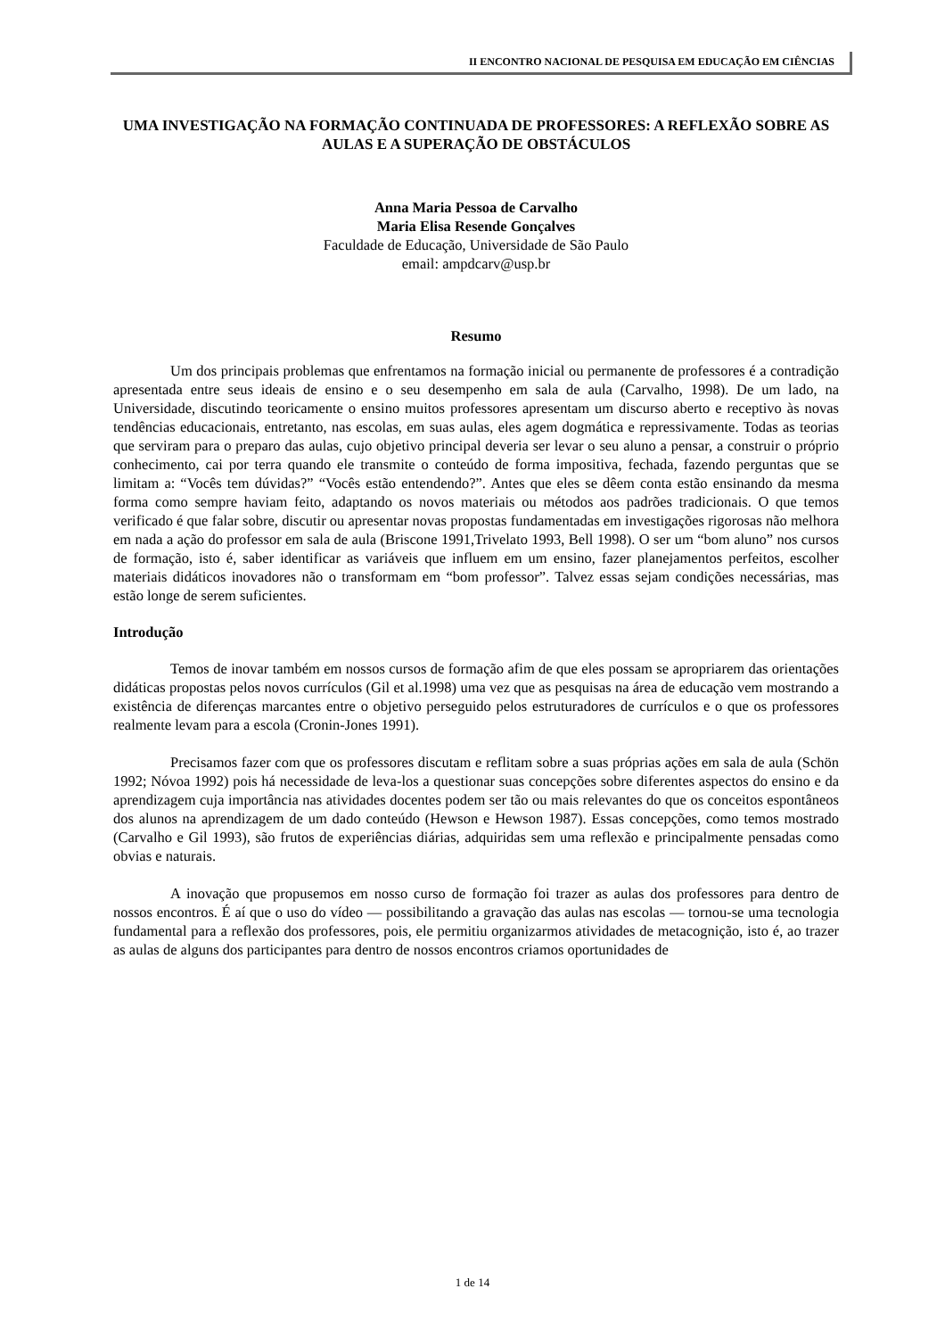II ENCONTRO NACIONAL DE PESQUISA EM EDUCAÇÃO EM CIÊNCIAS
UMA INVESTIGAÇÃO NA FORMAÇÃO CONTINUADA DE PROFESSORES: A REFLEXÃO SOBRE AS AULAS E A SUPERAÇÃO DE OBSTÁCULOS
Anna Maria Pessoa de Carvalho
Maria Elisa Resende Gonçalves
Faculdade de Educação, Universidade de São Paulo
email: ampdcarv@usp.br
Resumo
Um dos principais problemas que enfrentamos na formação inicial ou permanente de professores é a contradição apresentada entre seus ideais de ensino e o seu desempenho em sala de aula (Carvalho, 1998). De um lado, na Universidade, discutindo teoricamente o ensino muitos professores apresentam um discurso aberto e receptivo às novas tendências educacionais, entretanto, nas escolas, em suas aulas, eles agem dogmática e repressivamente. Todas as teorias que serviram para o preparo das aulas, cujo objetivo principal deveria ser levar o seu aluno a pensar, a construir o próprio conhecimento, cai por terra quando ele transmite o conteúdo de forma impositiva, fechada, fazendo perguntas que se limitam a: “Vocês tem dúvidas?” “Vocês estão entendendo?”. Antes que eles se dêem conta estão ensinando da mesma forma como sempre haviam feito, adaptando os novos materiais ou métodos aos padrões tradicionais. O que temos verificado é que falar sobre, discutir ou apresentar novas propostas fundamentadas em investigações rigorosas não melhora em nada a ação do professor em sala de aula (Briscone 1991,Trivelato 1993, Bell 1998). O ser um “bom aluno” nos cursos de formação, isto é, saber identificar as variáveis que influem em um ensino, fazer planejamentos perfeitos, escolher materiais didáticos inovadores não o transformam em “bom professor”. Talvez essas sejam condições necessárias, mas estão longe de serem suficientes.
Introdução
Temos de inovar também em nossos cursos de formação afim de que eles possam se apropriarem das orientações didáticas propostas pelos novos currículos (Gil et al.1998) uma vez que as pesquisas na área de educação vem mostrando a existência de diferenças marcantes entre o objetivo perseguido pelos estruturadores de currículos e o que os professores realmente levam para a escola (Cronin-Jones 1991).
Precisamos fazer com que os professores discutam e reflitam sobre a suas próprias ações em sala de aula (Schön 1992; Nóvoa 1992) pois há necessidade de leva-los a questionar suas concepções sobre diferentes aspectos do ensino e da aprendizagem cuja importância nas atividades docentes podem ser tão ou mais relevantes do que os conceitos espontâneos dos alunos na aprendizagem de um dado conteúdo (Hewson e Hewson 1987). Essas concepções, como temos mostrado (Carvalho e Gil 1993), são frutos de experiências diárias, adquiridas sem uma reflexão e principalmente pensadas como obvias e naturais.
A inovação que propusemos em nosso curso de formação foi trazer as aulas dos professores para dentro de nossos encontros. É aí que o uso do vídeo — possibilitando a gravação das aulas nas escolas — tornou-se uma tecnologia fundamental para a reflexão dos professores, pois, ele permitiu organizarmos atividades de metacognição, isto é, ao trazer as aulas de alguns dos participantes para dentro de nossos encontros criamos oportunidades de
1 de 14